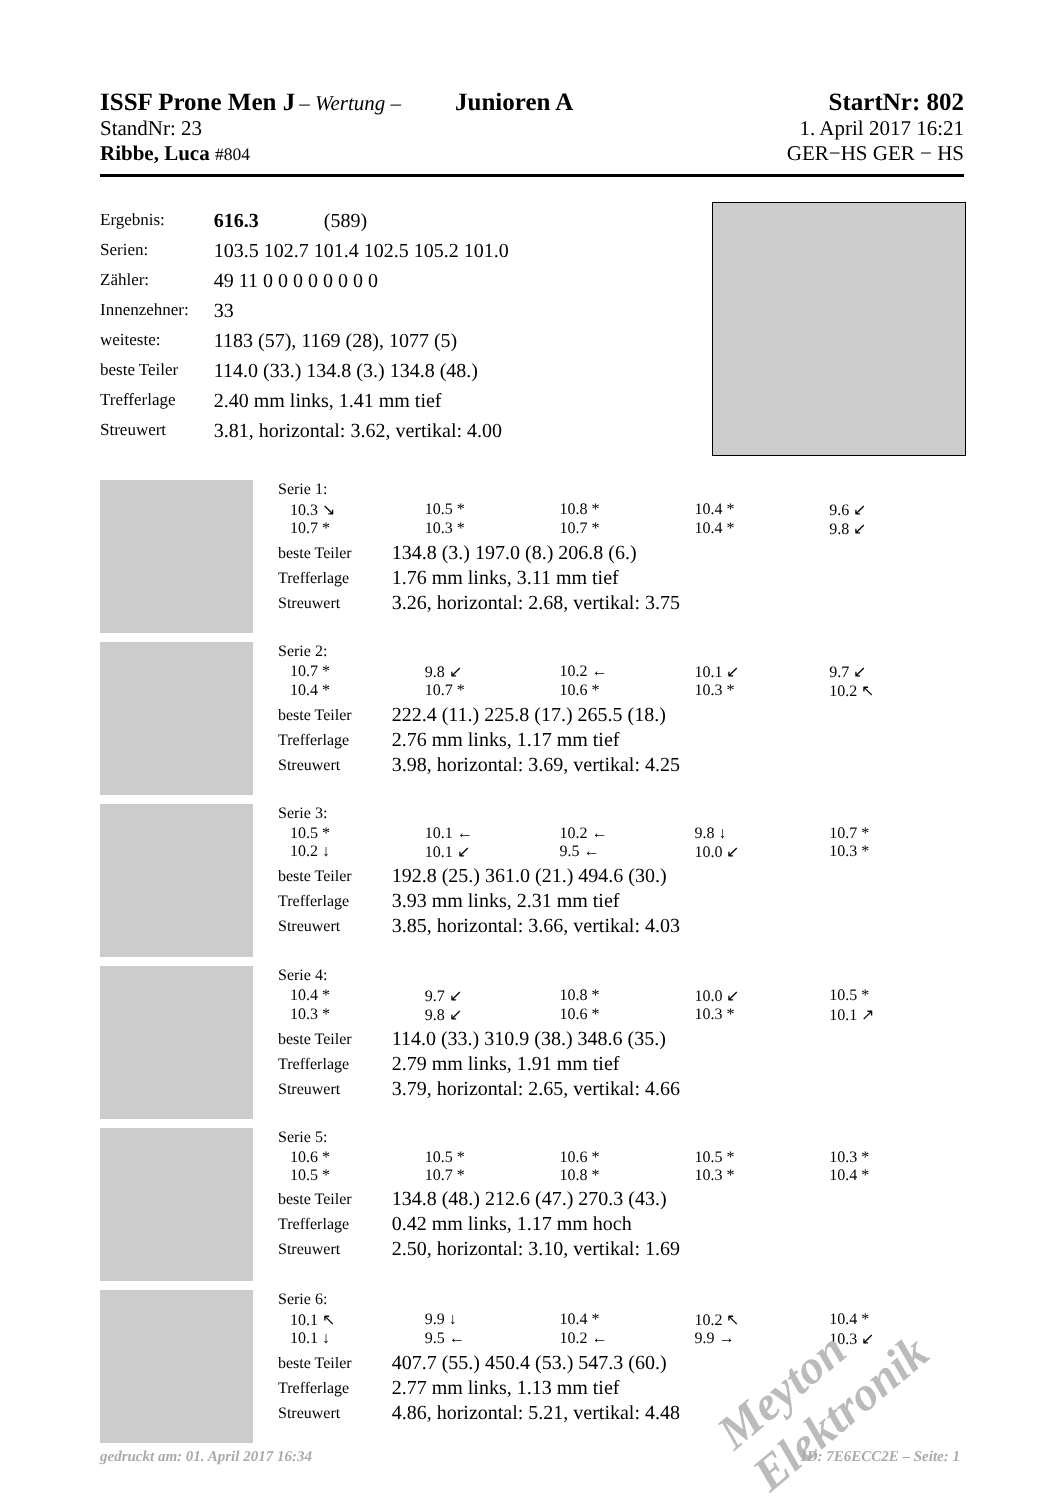ISSF Prone Men J – Wertung – Junioren A StartNr: 802
StandNr: 23 1. April 2017 16:21
Ribbe, Luca #804 GER−HS GER − HS
| Ergebnis: | 616.3 (589) |
| Serien: | 103.5 102.7 101.4 102.5 105.2 101.0 |
| Zähler: | 49 11 0 0 0 0 0 0 0 0 |
| Innenzehner: | 33 |
| weiteste: | 1183 (57), 1169 (28), 1077 (5) |
| beste Teiler | 114.0 (33.) 134.8 (3.) 134.8 (48.) |
| Trefferlage | 2.40 mm links, 1.41 mm tief |
| Streuwert | 3.81, horizontal: 3.62, vertikal: 4.00 |
Serie 1:
10.3 ↘ 10.5 * 10.8 * 10.4 * 9.6 ↙ 10.7 * 10.3 * 10.7 * 10.4 * 9.8 ↙
| beste Teiler | 134.8 (3.) 197.0 (8.) 206.8 (6.) |
| Trefferlage | 1.76 mm links, 3.11 mm tief |
| Streuwert | 3.26, horizontal: 2.68, vertikal: 3.75 |
Serie 2:
10.7 * 9.8 ↙ 10.2 ← 10.1 ↙ 9.7 ↙ 10.4 * 10.7 * 10.6 * 10.3 * 10.2 ↖
| beste Teiler | 222.4 (11.) 225.8 (17.) 265.5 (18.) |
| Trefferlage | 2.76 mm links, 1.17 mm tief |
| Streuwert | 3.98, horizontal: 3.69, vertikal: 4.25 |
Serie 3:
10.5 * 10.1 ← 10.2 ← 9.8 ↓ 10.7 * 10.2 ↓ 10.1 ↙ 9.5 ← 10.0 ↙ 10.3 *
| beste Teiler | 192.8 (25.) 361.0 (21.) 494.6 (30.) |
| Trefferlage | 3.93 mm links, 2.31 mm tief |
| Streuwert | 3.85, horizontal: 3.66, vertikal: 4.03 |
Serie 4:
10.4 * 9.7 ↙ 10.8 * 10.0 ↙ 10.5 * 10.3 * 9.8 ↙ 10.6 * 10.3 * 10.1 ↗
| beste Teiler | 114.0 (33.) 310.9 (38.) 348.6 (35.) |
| Trefferlage | 2.79 mm links, 1.91 mm tief |
| Streuwert | 3.79, horizontal: 2.65, vertikal: 4.66 |
Serie 5:
10.6 * 10.5 * 10.6 * 10.5 * 10.3 * 10.5 * 10.7 * 10.8 * 10.3 * 10.4 *
| beste Teiler | 134.8 (48.) 212.6 (47.) 270.3 (43.) |
| Trefferlage | 0.42 mm links, 1.17 mm hoch |
| Streuwert | 2.50, horizontal: 3.10, vertikal: 1.69 |
Serie 6:
10.1 ↖ 9.9 ↓ 10.4 * 10.2 ↖ 10.4 * 10.1 ↓ 9.5 ← 10.2 ← 9.9 → 10.3 ↙
| beste Teiler | 407.7 (55.) 450.4 (53.) 547.3 (60.) |
| Trefferlage | 2.77 mm links, 1.13 mm tief |
| Streuwert | 4.86, horizontal: 5.21, vertikal: 4.48 |
Meyton Elektronik
gedruckt am: 01. April 2017 16:34 ID: 7E6ECC2E – Seite: 1